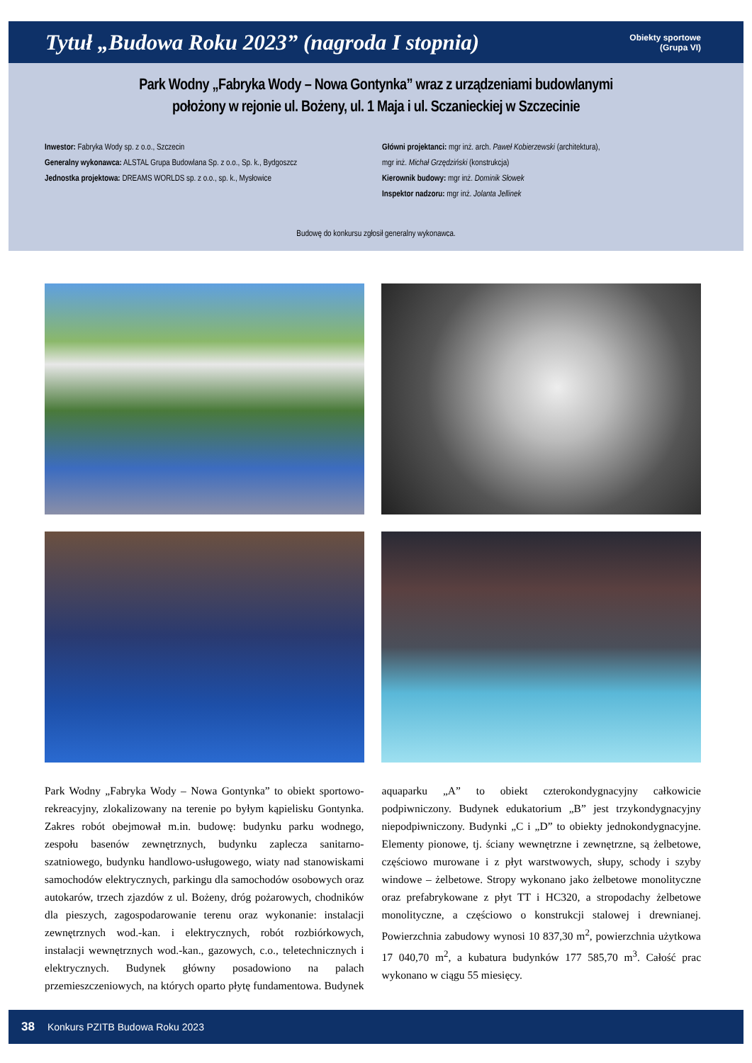Tytuł „Budowa Roku 2023” (nagroda I stopnia)
Obiekty sportowe
(Grupa VI)
Park Wodny „Fabryka Wody – Nowa Gontynka” wraz z urządzeniami budowlanymi
położony w rejonie ul. Bożeny, ul. 1 Maja i ul. Sczanieckiej w Szczecinie
Inwestor: Fabryka Wody sp. z o.o., Szczecin
Generalny wykonawca: ALSTAL Grupa Budowlana Sp. z o.o., Sp. k., Bydgoszcz
Jednostka projektowa: DREAMS WORLDS sp. z o.o., sp. k., Mysłowice
Główni projektanci: mgr inż. arch. Paweł Kobierzewski (architektura),
mgr inż. Michał Grzędziński (konstrukcja)
Kierownik budowy: mgr inż. Dominik Słowek
Inspektor nadzoru: mgr inż. Jolanta Jellinek
Budowę do konkursu zgłosił generalny wykonawca.
Park Wodny „Fabryka Wody – Nowa Gontynka” to obiekt sportowo-rekreacyjny, zlokalizowany na terenie po byłym kąpielisku Gontynka. Zakres robót obejmował m.in. budowę: budynku parku wodnego, zespołu basenów zewnętrznych, budynku zaplecza sanitarno-szatniowego, budynku handlowo-usługowego, wiaty nad stanowiskami samochodów elektrycznych, parkingu dla samochodów osobowych oraz autokarów, trzech zjazdów z ul. Bożeny, dróg pożarowych, chodników dla pieszych, zagospodarowanie terenu oraz wykonanie: instalacji zewnętrznych wod.-kan. i elektrycznych, robót rozbiórkowych, instalacji wewnętrznych wod.-kan., gazowych, c.o., teletechnicznych i elektrycznych. Budynek główny posadowiono na palach przemieszczeniowych, na których oparto płytę fundamentowa. Budynek aquaparku „A” to obiekt czterokondygnacyjny całkowicie podpiwniczony. Budynek edukatorium „B” jest trzykondygnacyjny niepodpiwniczony. Budynki „C i „D” to obiekty jednokondygnacyjne. Elementy pionowe, tj. ściany wewnętrzne i zewnętrzne, są żelbetowe, częściowo murowane i z płyt warstwowych, słupy, schody i szyby windowe – żelbetowe. Stropy wykonano jako żelbetowe monolityczne oraz prefabrykowane z płyt TT i HC320, a stropodachy żelbetowe monolityczne, a częściowo o konstrukcji stalowej i drewnianej. Powierzchnia zabudowy wynosi 10 837,30 m<sup>2</sup>, powierzchnia użytkowa 17 040,70 m<sup>2</sup>, a kubatura budynków 177 585,70 m<sup>3</sup>. Całość prac wykonano w ciągu 55 miesięcy.
38 Konkurs PZITB Budowa Roku 2023